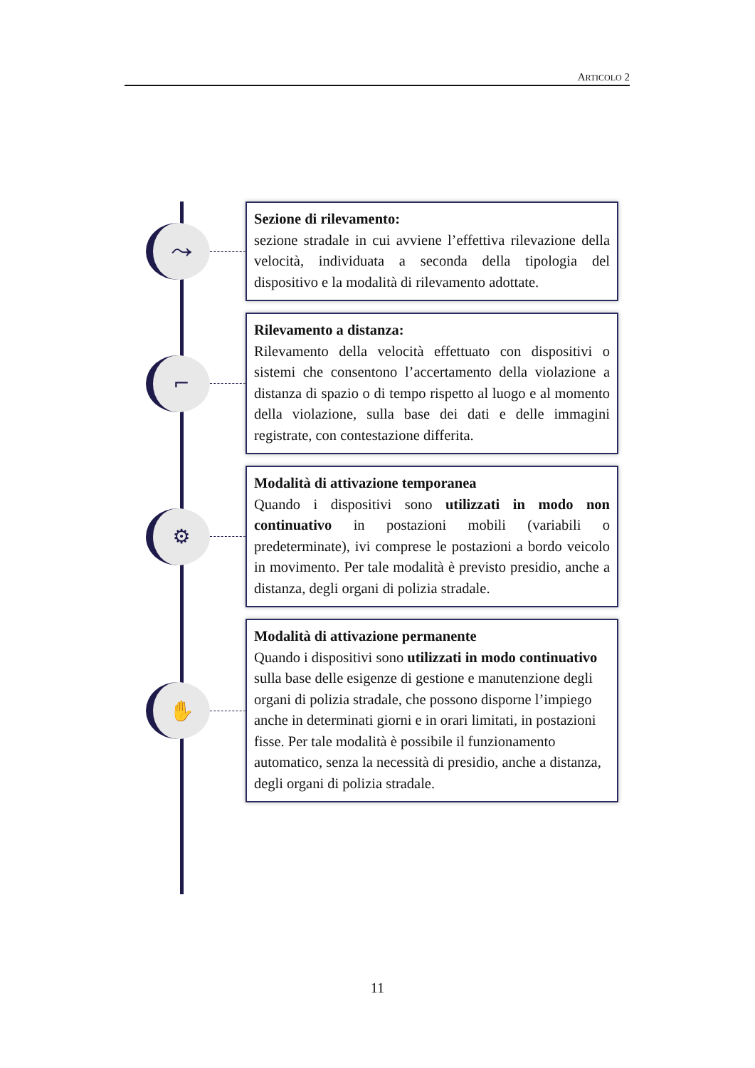ARTICOLO 2
⤳
Sezione di rilevamento:
sezione stradale in cui avviene l’effettiva rilevazione della velocità, individuata a seconda della tipologia del dispositivo e la modalità di rilevamento adottate.
⌐
Rilevamento a distanza:
Rilevamento della velocità effettuato con dispositivi o sistemi che consentono l’accertamento della violazione a distanza di spazio o di tempo rispetto al luogo e al momento della violazione, sulla base dei dati e delle immagini registrate, con contestazione differita.
⚙
Modalità di attivazione temporanea
Quando i dispositivi sono utilizzati in modo non continuativo in postazioni mobili (variabili o predeterminate), ivi comprese le postazioni a bordo veicolo in movimento. Per tale modalità è previsto presidio, anche a distanza, degli organi di polizia stradale.
✋
Modalità di attivazione permanente
Quando i dispositivi sono utilizzati in modo continuativo sulla base delle esigenze di gestione e manutenzione degli organi di polizia stradale, che possono disporne l’impiego anche in determinati giorni e in orari limitati, in postazioni fisse. Per tale modalità è possibile il funzionamento automatico, senza la necessità di presidio, anche a distanza, degli organi di polizia stradale.
11